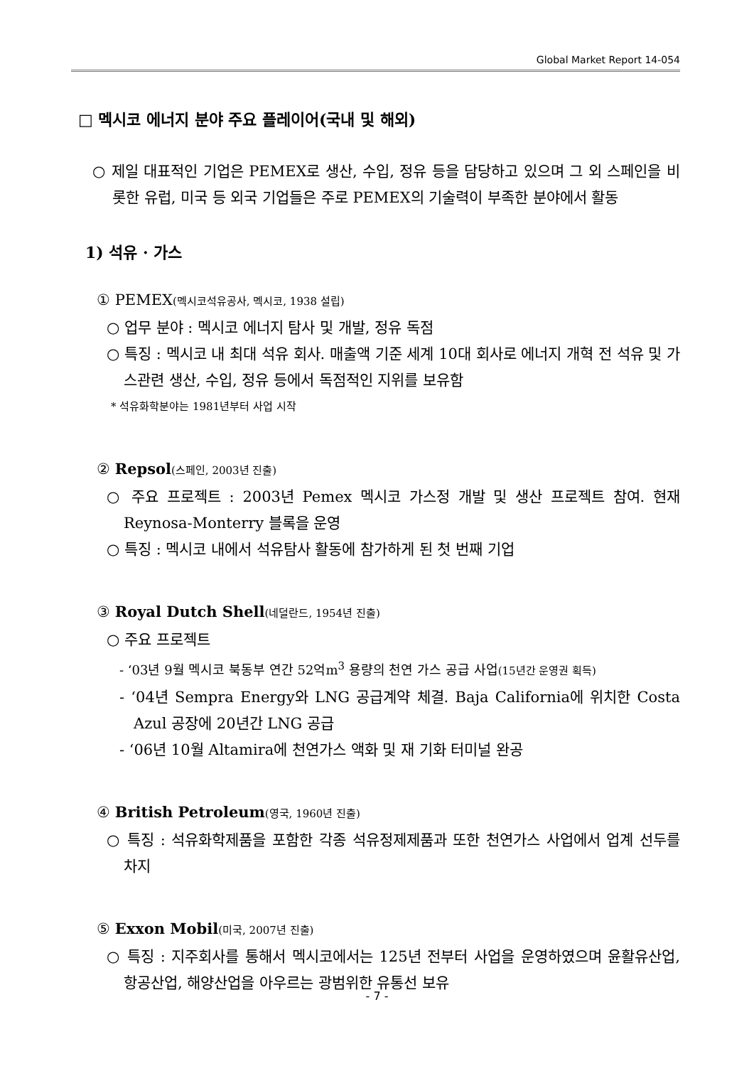Global Market Report 14-054
□ 멕시코 에너지 분야 주요 플레이어(국내 및 해외)
○ 제일 대표적인 기업은 PEMEX로 생산, 수입, 정유 등을 담당하고 있으며 그 외 스페인을 비롯한 유럽, 미국 등 외국 기업들은 주로 PEMEX의 기술력이 부족한 분야에서 활동
1) 석유 · 가스
① PEMEX(멕시코석유공사, 멕시코, 1938 설립)
○ 업무 분야 : 멕시코 에너지 탐사 및 개발, 정유 독점
○ 특징 : 멕시코 내 최대 석유 회사. 매출액 기준 세계 10대 회사로 에너지 개혁 전 석유 및 가스관련 생산, 수입, 정유 등에서 독점적인 지위를 보유함
* 석유화학분야는 1981년부터 사업 시작
② Repsol(스페인, 2003년 진출)
○ 주요 프로젝트 : 2003년 Pemex 멕시코 가스정 개발 및 생산 프로젝트 참여. 현재 Reynosa-Monterry 블록을 운영
○ 특징 : 멕시코 내에서 석유탐사 활동에 참가하게 된 첫 번째 기업
③ Royal Dutch Shell(네덜란드, 1954년 진출)
○ 주요 프로젝트
- ‘03년 9월 멕시코 북동부 연간 52억m<sup>3</sup> 용량의 천연 가스 공급 사업(15년간 운영권 획득)
- ‘04년 Sempra Energy와 LNG 공급계약 체결. Baja California에 위치한 Costa Azul 공장에 20년간 LNG 공급
- ‘06년 10월 Altamira에 천연가스 액화 및 재 기화 터미널 완공
④ British Petroleum(영국, 1960년 진출)
○ 특징 : 석유화학제품을 포함한 각종 석유정제제품과 또한 천연가스 사업에서 업계 선두를 차지
⑤ Exxon Mobil(미국, 2007년 진출)
○ 특징 : 지주회사를 통해서 멕시코에서는 125년 전부터 사업을 운영하였으며 윤활유산업, 항공산업, 해양산업을 아우르는 광범위한 유통선 보유
- 7 -